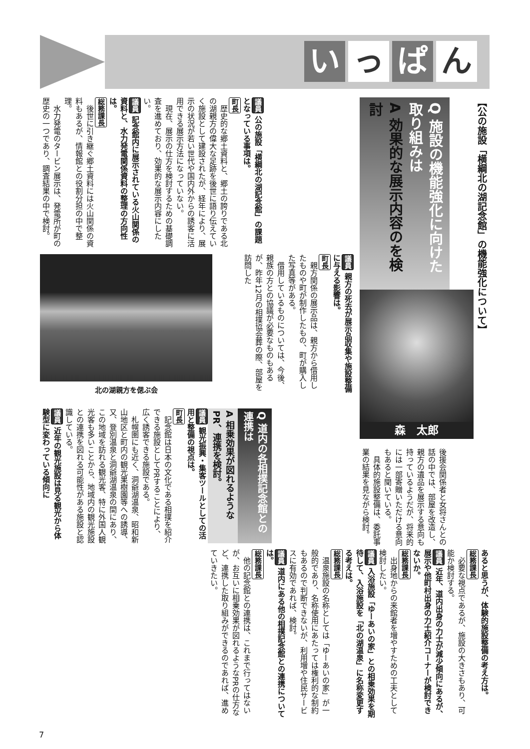い っ ぱ ん
【公の施設「横綱北の湖記念館」の機能強化について】
Q 施設の機能強化に向けた取り組みは
A 効果的な展示内容のを検討
森　太郎
後援会関係者と女将さんとの話の中では、部屋を改造し、親方の遺品を展示する意向も持っているようだが、将来的には一部寄贈いただける意向もあると聞いている。
具体的施設整備は、委託事業の結果を見ながら検討。
議員 公の施設「横綱北の湖記念館」の課題となっている事項は。
町長
歴史的な郷土資料と、郷土の誇りである北の湖親方の偉大な足跡を後世に語り伝えていく施設として建設されたが、経年により、展示の状況が若い世代や国内外からの誘客に活用できる展示方法になっていない。
現在、展示の仕方を検討するための基礎調査を進めており、効果的な展示内容にしたい。
議員 記念館内に展示されている火山関係の資料と、水力発電関係資料の整理の方向性は。
総務課長
後世に引き継ぐ郷土資料には火山関係の資料もあるが、情報館との役割分担の中で整理。
水力発電のタービン展示は、発電所が町の歴史の一つであり、調査結果の中で検討。
議員 親方の死去が展示品収集や施設整備に与える影響は。
町長
親方関係の展示品は、親方から借用したものや町が制作したもの、町が購入した写真等がある。
借用しているものについては、今後、親族の方との協議が必要なものもあるが、昨年12月の相撲協会葬の際、部屋を訪問した
北の湖親方を偲ぶ会
Q 道内の各相撲記念館との連携は
A 相乗効果が図れるようなPR、連携を検討。
議員 観光振興・集客ツールとしての活用と整備の視点は。
町長
記念館は日本の文化である相撲を紹介できる施設としてPRすることにより、広く誘客できる施設である。
札幌圏にも近く、洞爺湖温泉、昭和新山地区と町内の観光果樹園等への誘導、又、登別温泉と洞爺湖温泉の間にあり、この地域を訪れる観光客、特に外国人観光客も多いことから、地域内の観光施設との連携を図れる可能性がある施設と認識している。
議員 近年の観光施設は見る観光から体験型に変わっている傾向に
あると思うが、体験的施設整備の考え方は。
総務課長
必要な視点であるが、施設の大きさもあり、可能か検討する。
議員 近年、道内出身の力士が減少傾向にあるが、展示や他町村出身の力士紹介コーナーが検討できないか。
総務課長
出身地からの来館者を増やすための工夫として検討したい。
議員 入浴施設「ゆーあいの家」との相乗効果を期待して、入浴施設を「北の湖温泉」に名称変更する考えは。
総務課長
温泉施設の名称としては「ゆーあいの家」が一般的であり、名称使用にあたっては権利的な制約もあるので判断できないが、利用増や住民サービスに有効であれば、検討。
議員 道内にある他の相撲記念館との連携については。
総務課長
他の記念館との連携は、これまで行ってはないが、お互いに相乗効果が図れるようなPRの仕方など、連携した取り組みができるのであれば、進めていきたい。
7